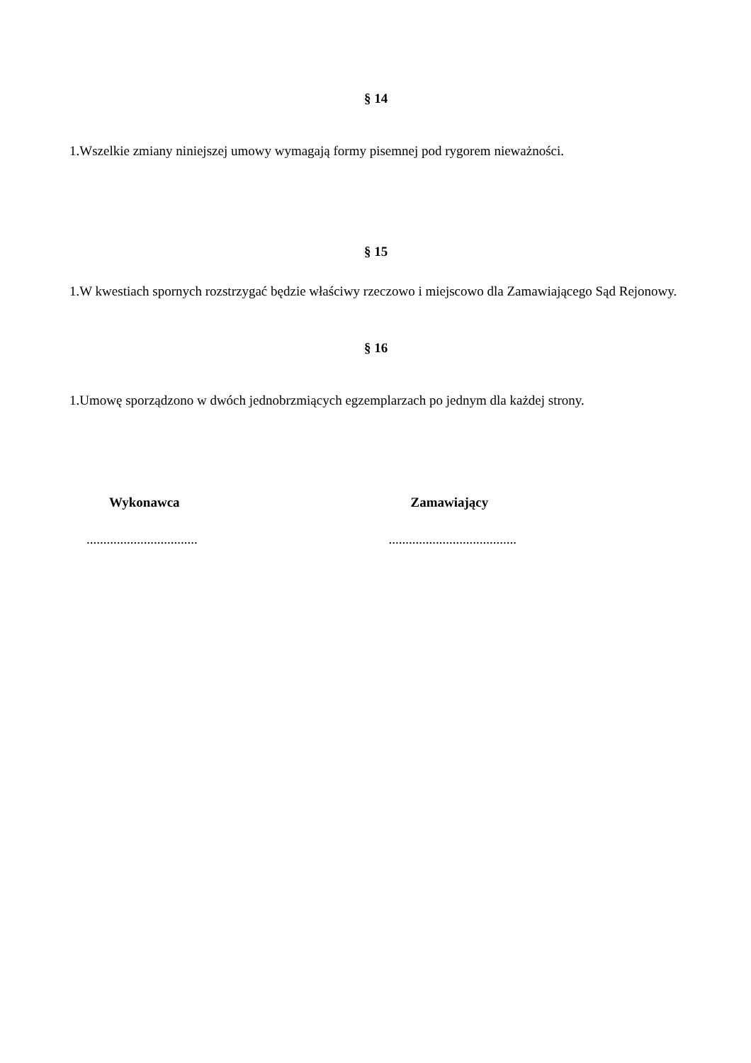§ 14
1.Wszelkie zmiany niniejszej umowy wymagają formy pisemnej pod rygorem nieważności.
§ 15
1.W kwestiach spornych rozstrzygać będzie właściwy rzeczowo i miejscowo dla Zamawiającego Sąd Rejonowy.
§ 16
1.Umowę sporządzono w dwóch jednobrzmiących egzemplarzach po jednym dla każdej strony.
Wykonawca Zamawiający
.................................
......................................